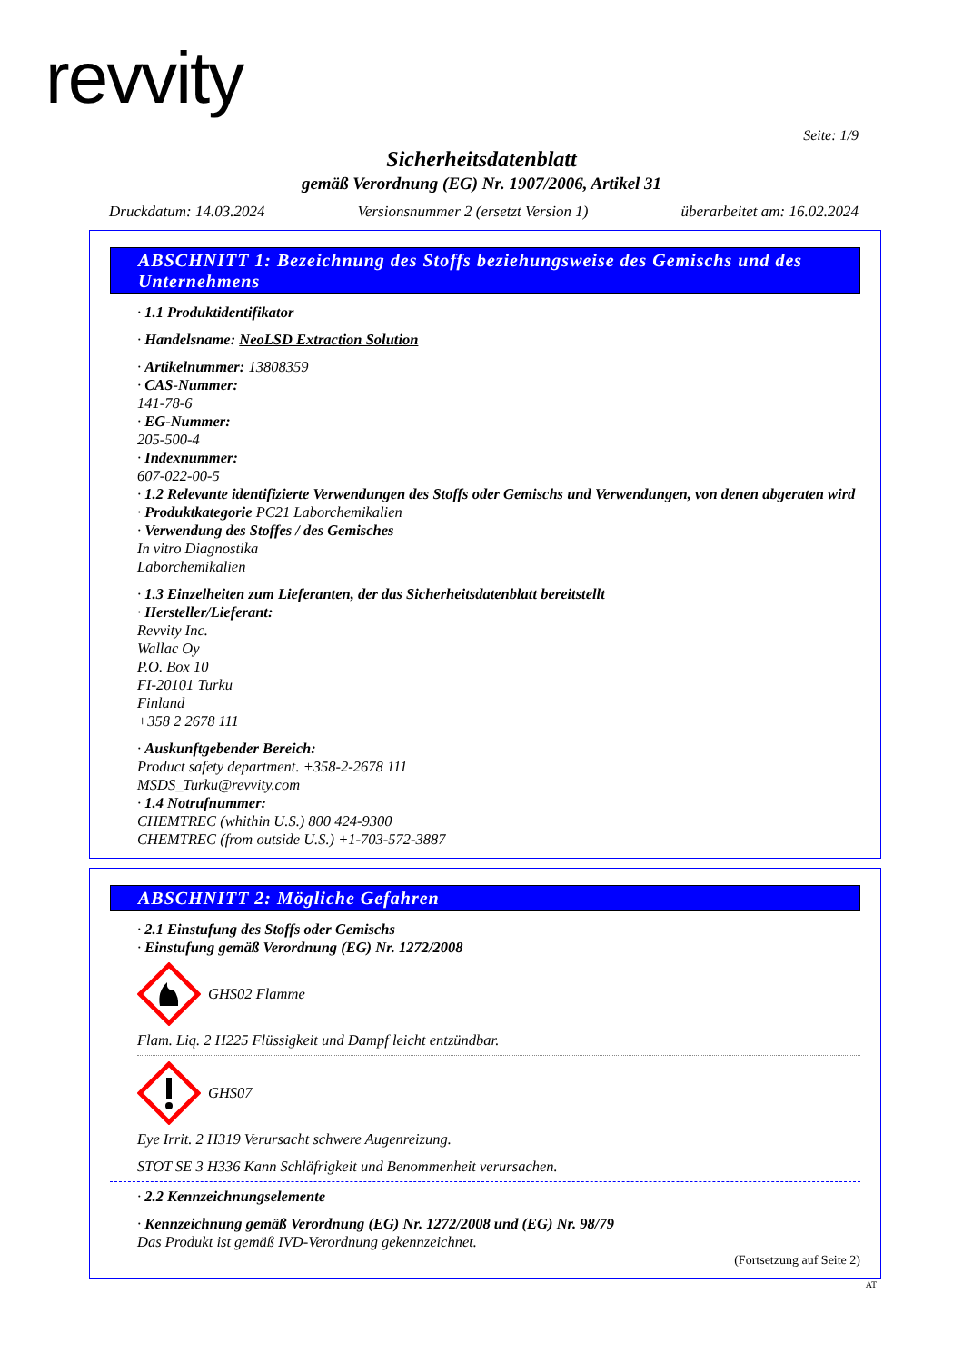revvity
Seite: 1/9
Sicherheitsdatenblatt
gemäß Verordnung (EG) Nr. 1907/2006, Artikel 31
Druckdatum: 14.03.2024 Versionsnummer 2 (ersetzt Version 1) überarbeitet am: 16.02.2024
ABSCHNITT 1: Bezeichnung des Stoffs beziehungsweise des Gemischs und des Unternehmens
· 1.1 Produktidentifikator
· Handelsname: NeoLSD Extraction Solution
· Artikelnummer: 13808359
· CAS-Nummer:
141-78-6
· EG-Nummer:
205-500-4
· Indexnummer:
607-022-00-5
· 1.2 Relevante identifizierte Verwendungen des Stoffs oder Gemischs und Verwendungen, von denen abgeraten wird
· Produktkategorie PC21 Laborchemikalien
· Verwendung des Stoffes / des Gemisches
In vitro Diagnostika
Laborchemikalien
· 1.3 Einzelheiten zum Lieferanten, der das Sicherheitsdatenblatt bereitstellt
· Hersteller/Lieferant:
Revvity Inc.
Wallac Oy
P.O. Box 10
FI-20101 Turku
Finland
+358 2 2678 111
· Auskunftgebender Bereich:
Product safety department. +358-2-2678 111
MSDS_Turku@revvity.com
· 1.4 Notrufnummer:
CHEMTREC (whithin U.S.) 800 424-9300
CHEMTREC (from outside U.S.) +1-703-572-3887
ABSCHNITT 2: Mögliche Gefahren
· 2.1 Einstufung des Stoffs oder Gemischs
· Einstufung gemäß Verordnung (EG) Nr. 1272/2008
GHS02 Flamme
Flam. Liq. 2 H225 Flüssigkeit und Dampf leicht entzündbar.
GHS07
Eye Irrit. 2 H319 Verursacht schwere Augenreizung.
STOT SE 3 H336 Kann Schläfrigkeit und Benommenheit verursachen.
· 2.2 Kennzeichnungselemente
· Kennzeichnung gemäß Verordnung (EG) Nr. 1272/2008 und (EG) Nr. 98/79
Das Produkt ist gemäß IVD-Verordnung gekennzeichnet.
(Fortsetzung auf Seite 2)
AT